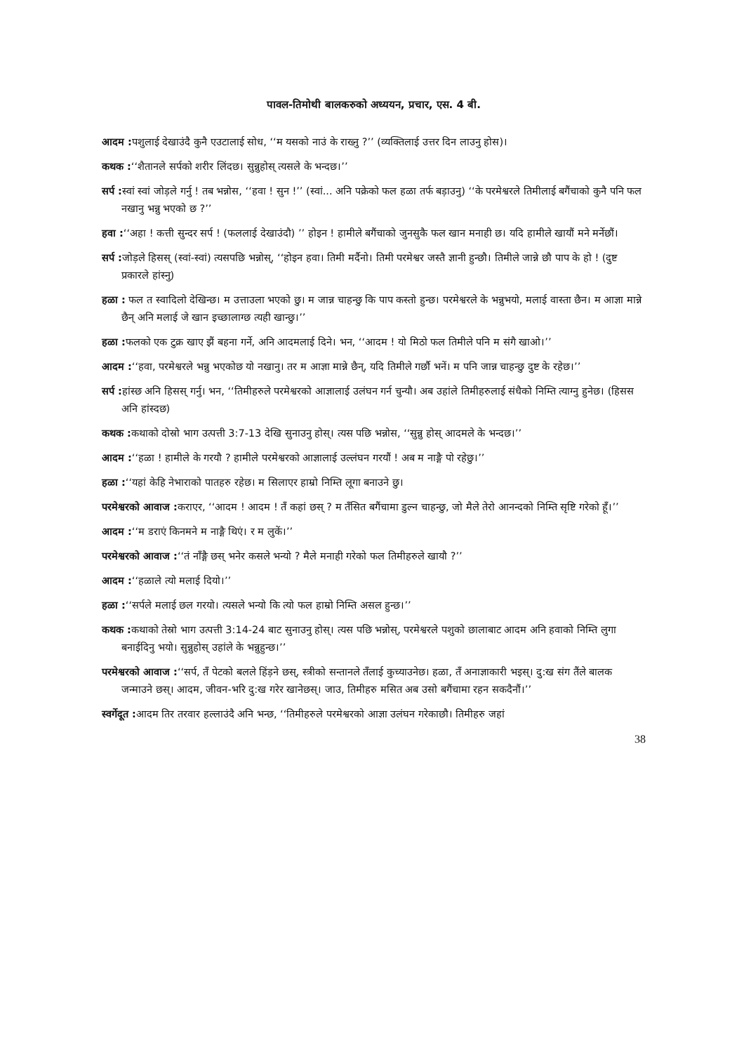पावल-तिमोथी बालकरुको अध्ययन, प्रचार, एस. 4 बी.
आदम : पशुलाई देखाउंदै कुनै एउटालाई सोध, ‘‘म यसको नाउं के राख्नु ?’’ (व्यक्तिलाई उत्तर दिन लाउनु होस)।
कथक :‘‘शैतानले सर्पको शरीर लिंदछ। सुन्नुहोस् त्यसले के भन्दछ।’’
सर्प : स्वां स्वां जोड़ले गर्नु ! तब भन्नोस, ‘‘हवा ! सुन !’’ (स्वां... अनि पक्रेको फल हळा तर्फ बड़ाउनु) ‘‘के परमेश्वरले तिमीलाई बगैंचाको कुनै पनि फल नखानु भन्नु भएको छ ?’’
हवा :‘‘अहा ! कत्ती सुन्दर सर्प ! (फललाई देखाउंदौ) ’’ होइन ! हामीले बगैंचाको जुनसुकै फल खान मनाही छ। यदि हामीले खायौं मने मर्नेछौं।
सर्प : जोड़ले हिसस् (स्वां-स्वां) त्यसपछि भन्नोस्, ‘‘होइन हवा। तिमी मर्दैनो। तिमी परमेश्वर जस्तै ज्ञानी हुन्छौ। तिमीले जान्ने छौ पाप के हो ! (दुष्ट प्रकारले हांस्नु)
हळा : फल त स्वादिलो देखिन्छ। म उत्ताउला भएको छु। म जान्न चाहन्छु कि पाप कस्तो हुन्छ। परमेश्वरले के भन्नुभयो, मलाई वास्ता छैन। म आज्ञा मान्ने छैन् अनि मलाई जे खान इच्छालाग्छ त्यही खान्छु।’’
हळा : फलको एक टुक्र खाए झैं बहना गर्ने, अनि आदमलाई दिने। भन, ‘‘आदम ! यो मिठो फल तिमीले पनि म संगै खाओ।’’
आदम :‘‘हवा, परमेश्वरले भन्नु भएकोछ यो नखानु। तर म आज्ञा मान्ने छैन्, यदि तिमीले गर्छौ भनें। म पनि जान्न चाहन्छु दुष्ट के रहेछ।’’
सर्प : हांस्छ अनि हिसस् गर्नु। भन, ‘‘तिमीहरुले परमेश्वरको आज्ञालाई उलंघन गर्न चुन्यौ। अब उहांले तिमीहरुलाई संधैको निम्ति त्याग्नु हुनेछ। (हिसस अनि हांस्दछ)
कथक : कथाको दोस्रो भाग उत्पत्ती 3:7-13 देखि सुनाउनु होस्। त्यस पछि भन्नोस, ‘‘सुन्नु होस् आदमले के भन्दछ।’’
आदम :‘‘हळा ! हामीले के गरयौ ? हामीले परमेश्वरको आज्ञालाई उल्लंघन गरयौं ! अब म नाङ्गै पो रहेछु।’’
हळा :‘‘यहां केहि नेभाराको पातहरु रहेछ। म सिलाएर हाम्रो निम्ति लूगा बनाउने छु।
परमेश्वरको आवाज : कराएर, ‘‘आदम ! आदम ! तँ कहां छस् ? म तँसित बगैंचामा डुल्न चाहन्छु, जो मैले तेरो आनन्दको निम्ति सृष्टि गरेको हूँ।’’
आदम :‘‘म डराएं किनमने म नाङ्गै थिएं। र म लुकें।’’
परमेश्वरको आवाज :‘‘तं नाँङ्गै छस् भनेर कसले भन्यो ? मैले मनाही गरेको फल तिमीहरुले खायौ ?’’
आदम :‘‘हळाले त्यो मलाई दियो।’’
हळा :‘‘सर्पले मलाई छल गरयो। त्यसले भन्यो कि त्यो फल हाम्रो निम्ति असल हुन्छ।’’
कथक : कथाको तेस्रो भाग उत्पत्ती 3:14-24 बाट सुनाउनु होस्। त्यस पछि भन्नोस्, परमेश्वरले पशुको छालाबाट आदम अनि हवाको निम्ति लुगा बनाईदिनु भयो। सुन्नुहोस् उहांले के भन्नुहुन्छ।’’
परमेश्वरको आवाज :‘‘सर्प, तँ पेटको बलले हिंड़ने छस्, स्त्रीको सन्तानले तँलाई कुच्याउनेछ। हळा, तँ अनाज्ञाकारी भइस्। दु:ख संग तैंले बालक जन्माउने छस्। आदम, जीवन-भरि दु:ख गरेर खानेछस्। जाउ, तिमीहरु मसित अब उसो बगैंचामा रहन सकदैनौं।’’
स्वर्गेदूत : आदम तिर तरवार हल्लाउंदै अनि भन्छ, ‘‘तिमीहरुले परमेश्वरको आज्ञा उलंघन गरेकाछौ। तिमीहरु जहां
38